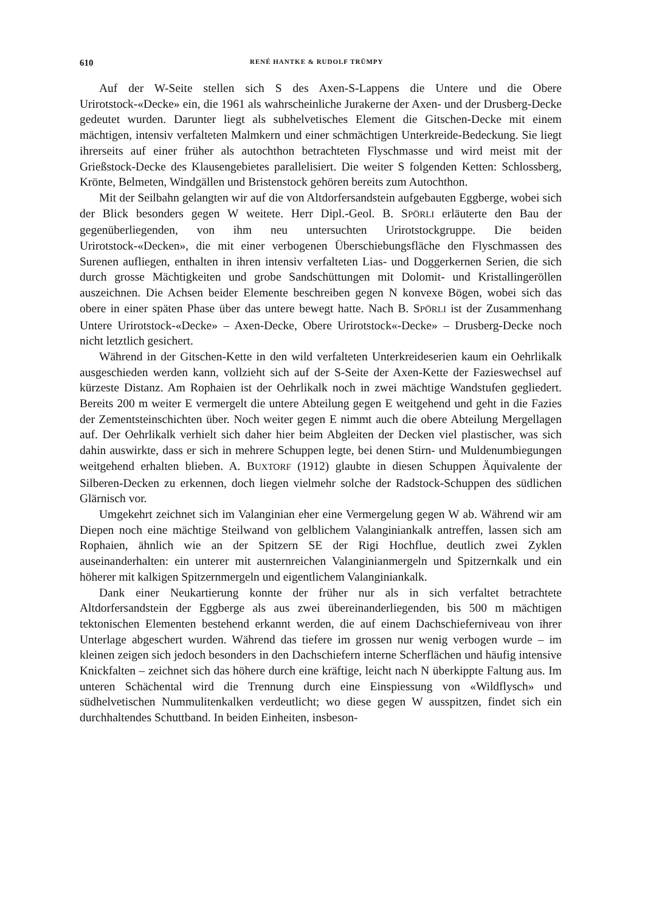610 RENÉ HANTKE & RUDOLF TRÜMPY
Auf der W-Seite stellen sich S des Axen-S-Lappens die Untere und die Obere Urirotstock-«Decke» ein, die 1961 als wahrscheinliche Jurakerne der Axen- und der Drusberg-Decke gedeutet wurden. Darunter liegt als subhelvetisches Element die Gitschen-Decke mit einem mächtigen, intensiv verfalteten Malmkern und einer schmächtigen Unterkreide-Bedeckung. Sie liegt ihrerseits auf einer früher als autochthon betrachteten Flyschmasse und wird meist mit der Grießstock-Decke des Klausengebietes parallelisiert. Die weiter S folgenden Ketten: Schlossberg, Krönte, Belmeten, Windgällen und Bristenstock gehören bereits zum Autochthon.
Mit der Seilbahn gelangten wir auf die von Altdorfersandstein aufgebauten Eggberge, wobei sich der Blick besonders gegen W weitete. Herr Dipl.-Geol. B. SPÖRLI erläuterte den Bau der gegenüberliegenden, von ihm neu untersuchten Urirotstockgruppe. Die beiden Urirotstock-«Decken», die mit einer verbogenen Überschiebungsfläche den Flyschmassen des Surenen aufliegen, enthalten in ihren intensiv verfalteten Lias- und Doggerkernen Serien, die sich durch grosse Mächtigkeiten und grobe Sandschüttungen mit Dolomit- und Kristallingeröllen auszeichnen. Die Achsen beider Elemente beschreiben gegen N konvexe Bögen, wobei sich das obere in einer späten Phase über das untere bewegt hatte. Nach B. SPÖRLI ist der Zusammenhang Untere Urirotstock-«Decke» – Axen-Decke, Obere Urirotstock«-Decke» – Drusberg-Decke noch nicht letztlich gesichert.
Während in der Gitschen-Kette in den wild verfalteten Unterkreideserien kaum ein Oehrlikalk ausgeschieden werden kann, vollzieht sich auf der S-Seite der Axen-Kette der Fazieswechsel auf kürzeste Distanz. Am Rophaien ist der Oehrlikalk noch in zwei mächtige Wandstufen gegliedert. Bereits 200 m weiter E vermergelt die untere Abteilung gegen E weitgehend und geht in die Fazies der Zementsteinschichten über. Noch weiter gegen E nimmt auch die obere Abteilung Mergellagen auf. Der Oehrlikalk verhielt sich daher hier beim Abgleiten der Decken viel plastischer, was sich dahin auswirkte, dass er sich in mehrere Schuppen legte, bei denen Stirn- und Muldenumbiegungen weitgehend erhalten blieben. A. BUXTORF (1912) glaubte in diesen Schuppen Äquivalente der Silberen-Decken zu erkennen, doch liegen vielmehr solche der Radstock-Schuppen des südlichen Glärnisch vor.
Umgekehrt zeichnet sich im Valanginian eher eine Vermergelung gegen W ab. Während wir am Diepen noch eine mächtige Steilwand von gelblichem Valanginiankalk antreffen, lassen sich am Rophaien, ähnlich wie an der Spitzern SE der Rigi Hochflue, deutlich zwei Zyklen auseinanderhalten: ein unterer mit austernreichen Valanginianmergeln und Spitzernkalk und ein höherer mit kalkigen Spitzernmergeln und eigentlichem Valanginiankalk.
Dank einer Neukartierung konnte der früher nur als in sich verfaltet betrachtete Altdorfersandstein der Eggberge als aus zwei übereinanderliegenden, bis 500 m mächtigen tektonischen Elementen bestehend erkannt werden, die auf einem Dachschieferniveau von ihrer Unterlage abgeschert wurden. Während das tiefere im grossen nur wenig verbogen wurde – im kleinen zeigen sich jedoch besonders in den Dachschiefern interne Scherflächen und häufig intensive Knickfalten – zeichnet sich das höhere durch eine kräftige, leicht nach N überkippte Faltung aus. Im unteren Schächental wird die Trennung durch eine Einspiessung von «Wildflysch» und südhelvetischen Nummulitenkalken verdeutlicht; wo diese gegen W ausspitzen, findet sich ein durchhaltendes Schuttband. In beiden Einheiten, insbeson-